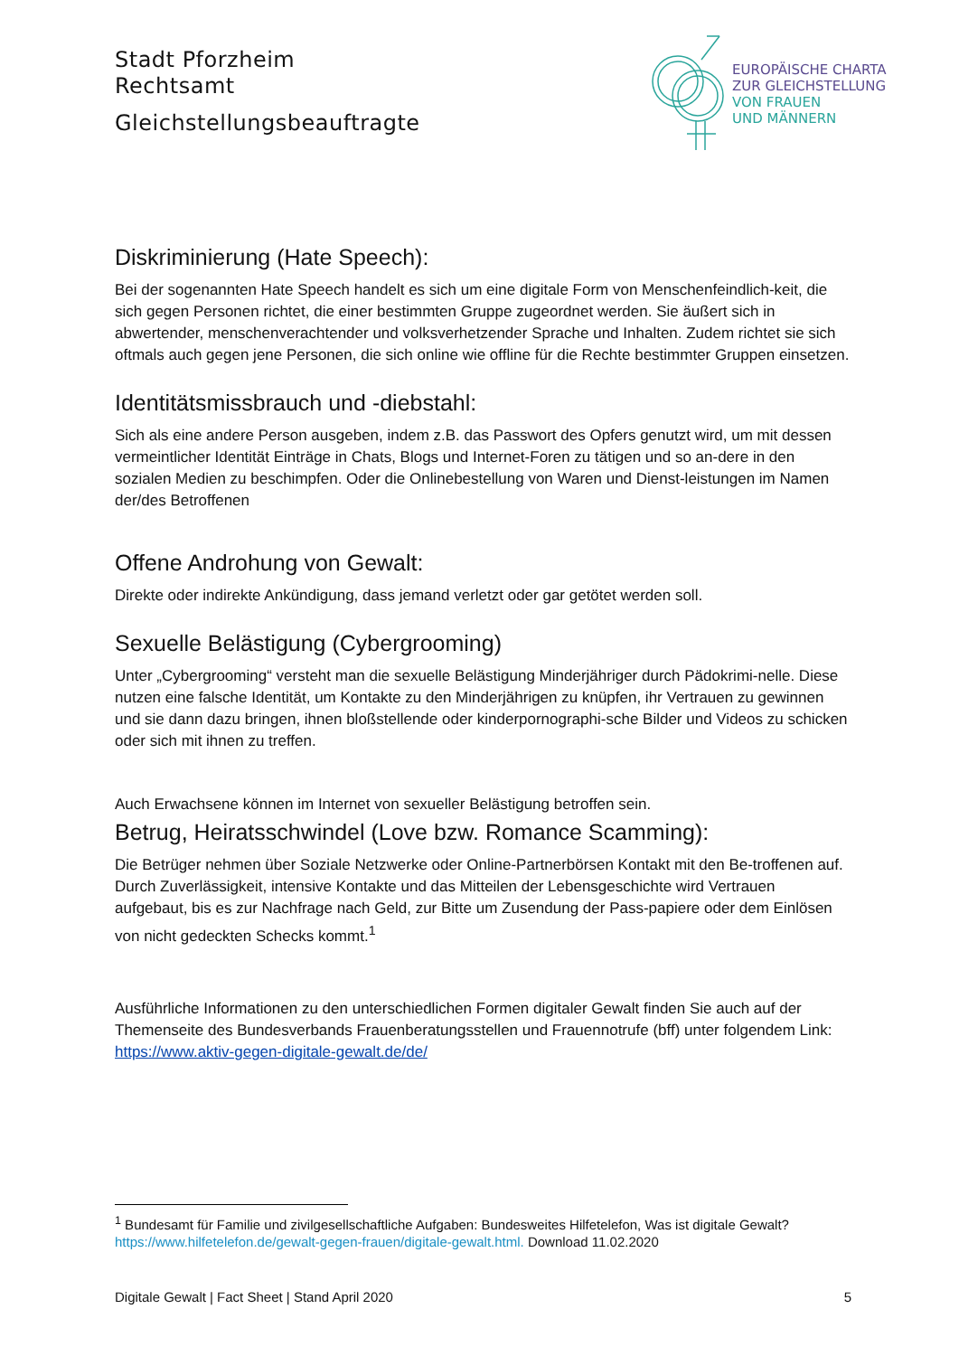Stadt Pforzheim
Rechtsamt
Gleichstellungsbeauftragte
EUROPÄISCHE CHARTA
ZUR GLEICHSTELLUNG
VON FRAUEN
UND MÄNNERN
Diskriminierung (Hate Speech):
Bei der sogenannten Hate Speech handelt es sich um eine digitale Form von Menschenfeindlich-keit, die sich gegen Personen richtet, die einer bestimmten Gruppe zugeordnet werden. Sie äußert sich in abwertender, menschenverachtender und volksverhetzender Sprache und Inhalten. Zudem richtet sie sich oftmals auch gegen jene Personen, die sich online wie offline für die Rechte bestimmter Gruppen einsetzen.
Identitätsmissbrauch und -diebstahl:
Sich als eine andere Person ausgeben, indem z.B. das Passwort des Opfers genutzt wird, um mit dessen vermeintlicher Identität Einträge in Chats, Blogs und Internet-Foren zu tätigen und so an-dere in den sozialen Medien zu beschimpfen. Oder die Onlinebestellung von Waren und Dienst-leistungen im Namen der/des Betroffenen
Offene Androhung von Gewalt:
Direkte oder indirekte Ankündigung, dass jemand verletzt oder gar getötet werden soll.
Sexuelle Belästigung (Cybergrooming)
Unter „Cybergrooming“ versteht man die sexuelle Belästigung Minderjähriger durch Pädokrimi-nelle. Diese nutzen eine falsche Identität, um Kontakte zu den Minderjährigen zu knüpfen, ihr Vertrauen zu gewinnen und sie dann dazu bringen, ihnen bloßstellende oder kinderpornographi-sche Bilder und Videos zu schicken oder sich mit ihnen zu treffen.
Auch Erwachsene können im Internet von sexueller Belästigung betroffen sein.
Betrug, Heiratsschwindel (Love bzw. Romance Scamming):
Die Betrüger nehmen über Soziale Netzwerke oder Online-Partnerbörsen Kontakt mit den Be-troffenen auf. Durch Zuverlässigkeit, intensive Kontakte und das Mitteilen der Lebensgeschichte wird Vertrauen aufgebaut, bis es zur Nachfrage nach Geld, zur Bitte um Zusendung der Pass-papiere oder dem Einlösen von nicht gedeckten Schecks kommt.<sup>1</sup>
Ausführliche Informationen zu den unterschiedlichen Formen digitaler Gewalt finden Sie auch auf der Themenseite des Bundesverbands Frauenberatungsstellen und Frauennotrufe (bff) unter folgendem Link: https://www.aktiv-gegen-digitale-gewalt.de/de/
<sup>1</sup> Bundesamt für Familie und zivilgesellschaftliche Aufgaben: Bundesweites Hilfetelefon, Was ist digitale Gewalt? https://www.hilfetelefon.de/gewalt-gegen-frauen/digitale-gewalt.html. Download 11.02.2020
Digitale Gewalt | Fact Sheet | Stand April 2020 5